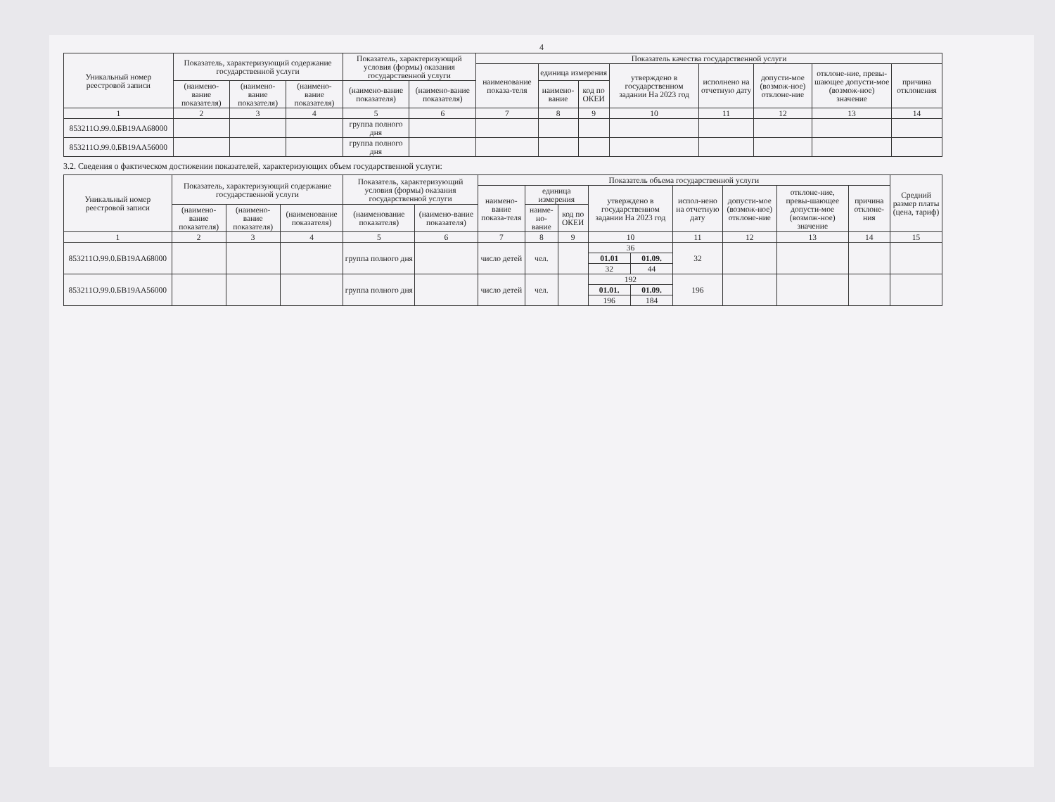4
| Уникальный номер реестровой записи | Показатель, характеризующий содержание государственной услуги | | | Показатель, характеризующий условия (формы) оказания государственной услуги | | Показатель качества государственной услуги | | | | | | | |
| --- | --- | --- | --- | --- | --- | --- | --- | --- | --- | --- | --- | --- | --- |
| | | | | | | наименование показа-теля | единица измерения | | утверждено в государственном задании На 2023 год | исполнено на отчетную дату | допусти-мое (возмож-ное) отклоне-ние | отклоне-ние, превы-шающее допусти-мое (возмож-ное) значение | причина отклонения |
| | (наимено-вание показателя) | (наимено-вание показателя) | (наимено-вание показателя) | (наимено-вание показателя) | (наимено-вание показателя) | | наимено-вание | код по ОКЕИ | | | | | |
| 1 | 2 | 3 | 4 | 5 | 6 | 7 | 8 | 9 | 10 | 11 | 12 | 13 | 14 |
| 853211О.99.0.БВ19АА68000 | | | | группа полного дня | | | | | | | | | |
| 853211О.99.0.БВ19АА56000 | | | | группа полного дня | | | | | | | | | |
3.2. Сведения о фактическом достижении показателей, характеризующих объем государственной услуги:
| Уникальный номер реестровой записи | Показатель, характеризующий содержание государственной услуги | | | Показатель, характеризующий условия (формы) оказания государственной услуги | | Показатель объема государственной услуги | | | | | | | | | Средний размер платы (цена, тариф) |
| --- | --- | --- | --- | --- | --- | --- | --- | --- | --- | --- | --- | --- | --- | --- | --- |
| | | | | | | наимено-вание показа-теля | единица измерения | | утверждено в государственном задании На 2023 год | | испол-нено на отчетную дату | допусти-мое (возмож-ное) отклоне-ние | отклоне-ние, превы-шающее допусти-мое (возмож-ное) значение | причина отклоне-ния | |
| | (наимено-вание показателя) | (наимено-вание показателя) | (наименование показателя) | (наименование показателя) | (наимено-вание показателя) | | наиме-но-вание | код по ОКЕИ | | | | | | | |
| 1 | 2 | 3 | 4 | 5 | 6 | 7 | 8 | 9 | 10 | | 11 | 12 | 13 | 14 | 15 |
| 853211О.99.0.БВ19АА68000 | | | | группа полного дня | | число детей | чел. | | 36 | | 32 | | | | |
| | | | | | | | | | 01.01 | 01.09. | | | | | |
| | | | | | | | | | 32 | 44 | | | | | |
| 853211О.99.0.БВ19АА56000 | | | | группа полного дня | | число детей | чел. | | 192 | | 196 | | | | |
| | | | | | | | | | 01.01. | 01.09. | | | | | |
| | | | | | | | | | 196 | 184 | | | | | |